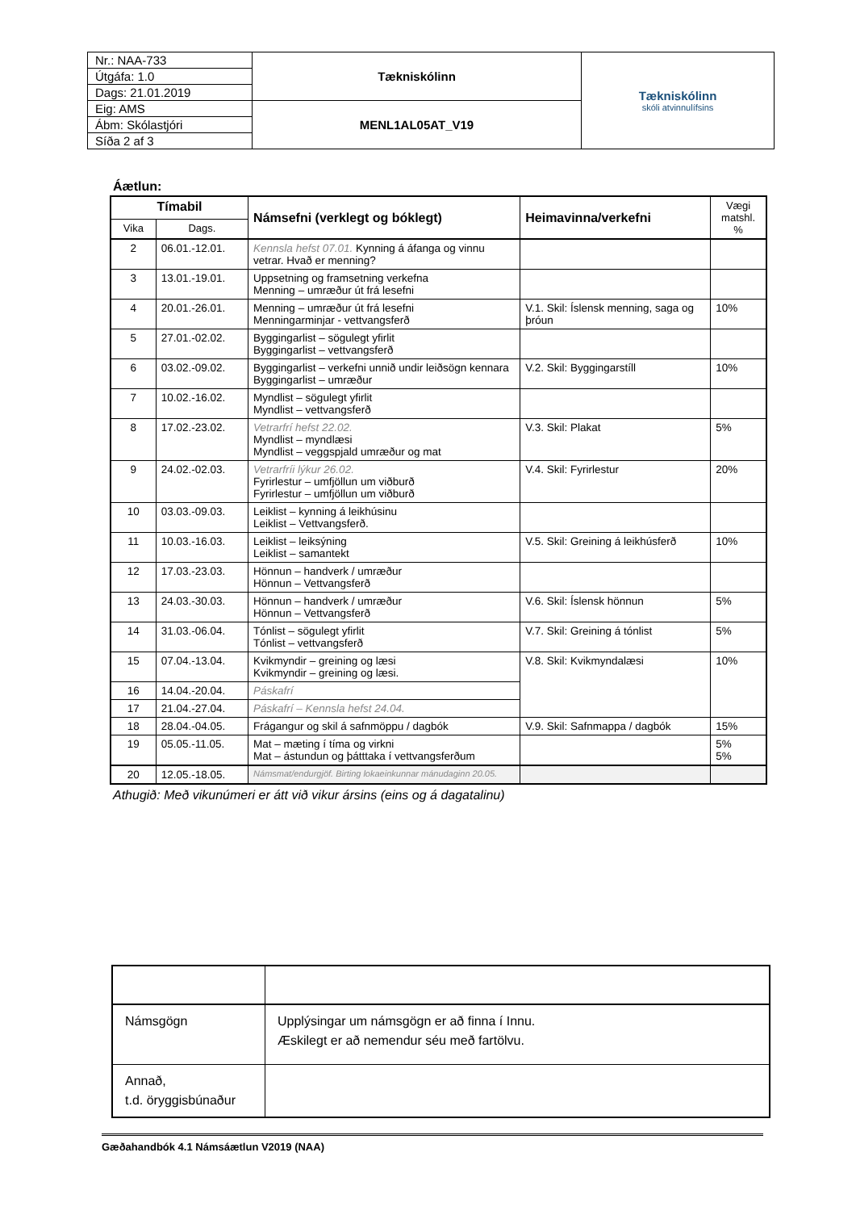| Nr.: NAA-733 | Tækniskólinn | Tækniskólinn skóli atvinnulífsins |
| Útgáfa: 1.0 | | |
| Dags: 21.01.2019 | | |
| Eig: AMS | MENL1AL05AT_V19 | |
| Ábm: Skólastjóri | | |
| Síða 2 af 3 | | |
Áætlun:
| Tímabil | | Námsefni (verklegt og bóklegt) | Heimavinna/verkefni | Vægi matshl. % |
| --- | --- | --- | --- | --- |
| Vika | Dags. | | | |
| 2 | 06.01.-12.01. | Kennsla hefst 07.01. Kynning á áfanga og vinnu vetrar. Hvað er menning? | | |
| 3 | 13.01.-19.01. | Uppsetning og framsetning verkefna Menning – umræður út frá lesefni | | |
| 4 | 20.01.-26.01. | Menning – umræður út frá lesefni Menningarminjar - vettvangsferð | V.1. Skil: Íslensk menning, saga og þróun | 10% |
| 5 | 27.01.-02.02. | Byggingarlist – sögulegt yfirlit Byggingarlist – vettvangsferð | | |
| 6 | 03.02.-09.02. | Byggingarlist – verkefni unnið undir leiðsögn kennara Byggingarlist – umræður | V.2. Skil: Byggingarstíll | 10% |
| 7 | 10.02.-16.02. | Myndlist – sögulegt yfirlit Myndlist – vettvangsferð | | |
| 8 | 17.02.-23.02. | Vetrarfrí hefst 22.02. Myndlist – myndlæsi Myndlist – veggspjald umræður og mat | V.3. Skil: Plakat | 5% |
| 9 | 24.02.-02.03. | Vetrarfríi lýkur 26.02. Fyrirlestur – umfjöllun um viðburð Fyrirlestur – umfjöllun um viðburð | V.4. Skil: Fyrirlestur | 20% |
| 10 | 03.03.-09.03. | Leiklist – kynning á leikhúsinu Leiklist – Vettvangsferð. | | |
| 11 | 10.03.-16.03. | Leiklist – leiksýning Leiklist – samantekt | V.5. Skil: Greining á leikhúsferð | 10% |
| 12 | 17.03.-23.03. | Hönnun – handverk / umræður Hönnun – Vettvangsferð | | |
| 13 | 24.03.-30.03. | Hönnun – handverk / umræður Hönnun – Vettvangsferð | V.6. Skil: Íslensk hönnun | 5% |
| 14 | 31.03.-06.04. | Tónlist – sögulegt yfirlit Tónlist – vettvangsferð | V.7. Skil: Greining á tónlist | 5% |
| 15 | 07.04.-13.04. | Kvikmyndir – greining og læsi Kvikmyndir – greining og læsi. | V.8. Skil: Kvikmyndalæsi | 10% |
| 16 | 14.04.-20.04. | Páskafrí | | |
| 17 | 21.04.-27.04. | Páskafrí – Kennsla hefst 24.04. | | |
| 18 | 28.04.-04.05. | Frágangur og skil á safnmöppu / dagbók | V.9. Skil: Safnmappa / dagbók | 15% |
| 19 | 05.05.-11.05. | Mat – mæting í tíma og virkni Mat – ástundun og þátttaka í vettvangsferðum | | 5% 5% |
| 20 | 12.05.-18.05. | Námsmat/endurgjöf. Birting lokaeinkunnar mánudaginn 20.05. | | |
Athugið: Með vikunúmeri er átt við vikur ársins (eins og á dagatalinu)
| Námsgögn | Upplýsingar um námsgögn er að finna í Innu. Æskilegt er að nemendur séu með fartölvu. |
| Annað, t.d. öryggisbúnaður | |
Gæðahandbók 4.1 Námsáætlun V2019 (NAA)